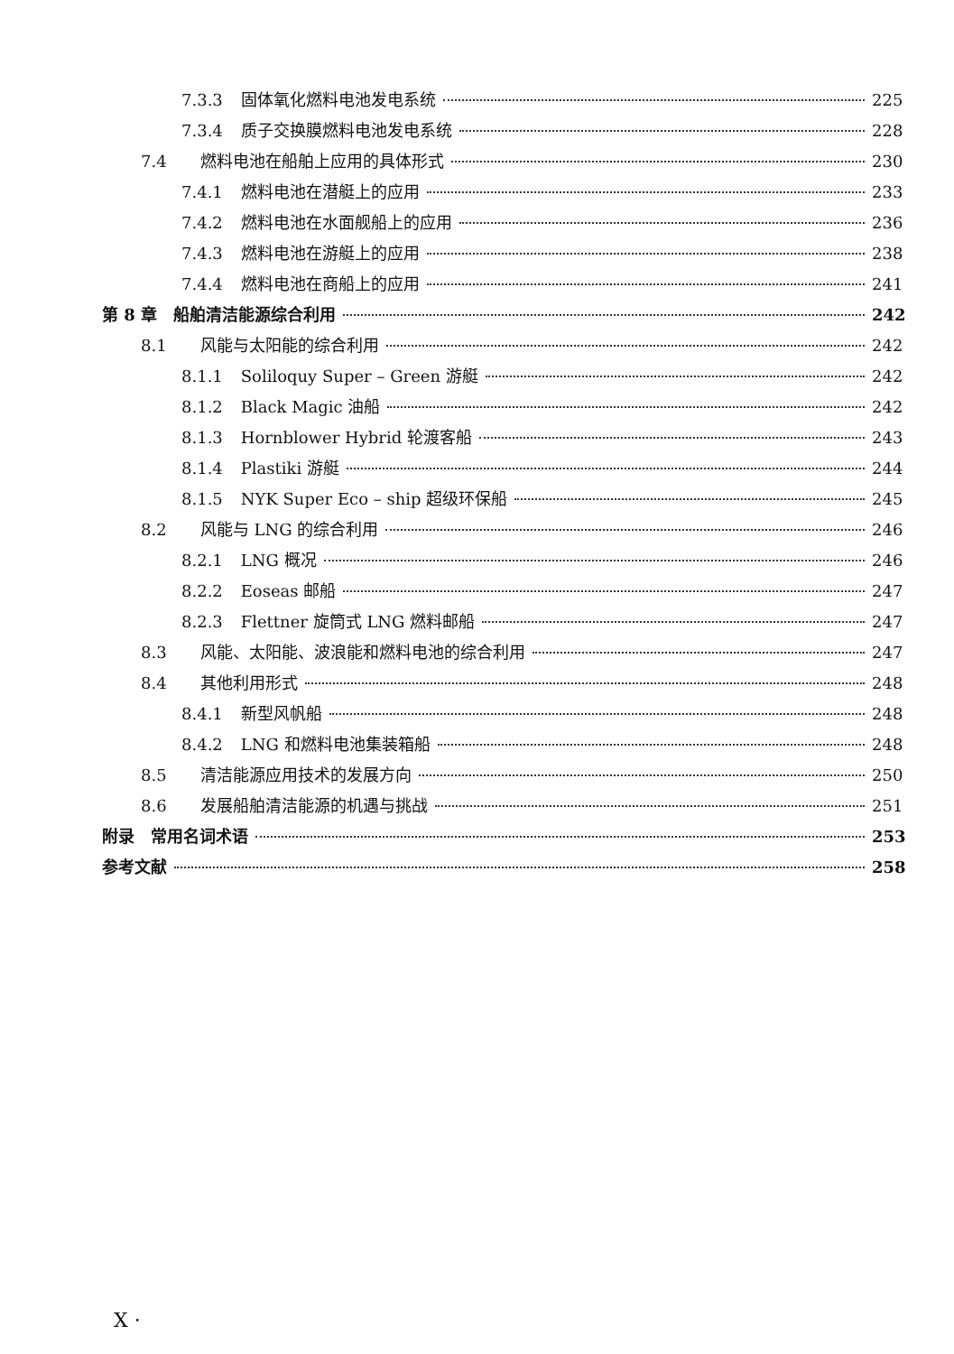7.3.3 固体氧化燃料电池发电系统 225
7.3.4 质子交换膜燃料电池发电系统 228
7.4 燃料电池在船舶上应用的具体形式 230
7.4.1 燃料电池在潜艇上的应用 233
7.4.2 燃料电池在水面舰船上的应用 236
7.4.3 燃料电池在游艇上的应用 238
7.4.4 燃料电池在商船上的应用 241
第 8 章　船舶清洁能源综合利用 242
8.1 风能与太阳能的综合利用 242
8.1.1 Soliloquy Super – Green 游艇 242
8.1.2 Black Magic 油船 242
8.1.3 Hornblower Hybrid 轮渡客船 243
8.1.4 Plastiki 游艇 244
8.1.5 NYK Super Eco – ship 超级环保船 245
8.2 风能与 LNG 的综合利用 246
8.2.1 LNG 概况 246
8.2.2 Eoseas 邮船 247
8.2.3 Flettner 旋筒式 LNG 燃料邮船 247
8.3 风能、太阳能、波浪能和燃料电池的综合利用 247
8.4 其他利用形式 248
8.4.1 新型风帆船 248
8.4.2 LNG 和燃料电池集装箱船 248
8.5 清洁能源应用技术的发展方向 250
8.6 发展船舶清洁能源的机遇与挑战 251
附录　常用名词术语 253
参考文献 258
X ·